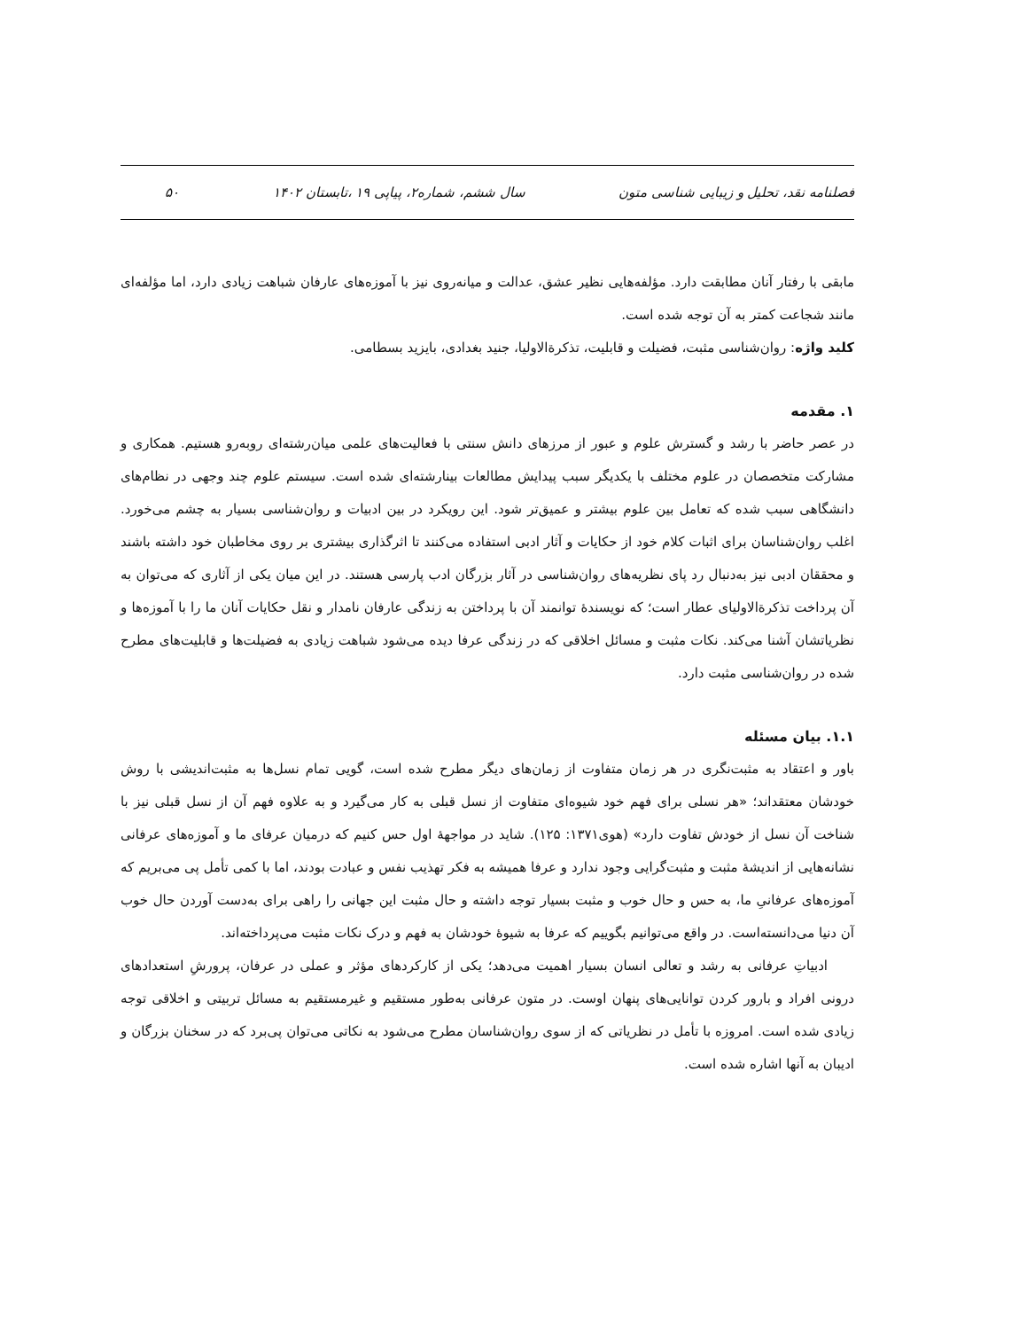فصلنامه نقد، تحلیل و زیبایی شناسی متون سال ششم، شماره۲، پیاپی ۱۹ ،تابستان ۱۴۰۲ ۵۰
مابقی با رفتار آنان مطابقت دارد. مؤلفه‌هایی نظیر عشق، عدالت و میانه‌روی نیز با آموزه‌های عارفان شباهت زیادی دارد، اما مؤلفه‌ای مانند شجاعت کمتر به آن توجه شده است.
کلید واژه: روان‌شناسی مثبت، فضیلت و قابلیت، تذکرةالاولیا، جنید بغدادی، بایزید بسطامی.
۱. مقدمه
در عصر حاضر با رشد و گسترش علوم و عبور از مرزهای دانش سنتی با فعالیت‌های علمی میان‌رشته‌ای روبه‌رو هستیم. همکاری و مشارکت متخصصان در علوم مختلف با یکدیگر سبب پیدایش مطالعات بینارشته‌ای شده است. سیستم علوم چند وجهی در نظام‌های دانشگاهی سبب شده که تعامل بین علوم بیشتر و عمیق‌تر شود. این رویکرد در بین ادبیات و روان‌شناسی بسیار به چشم می‌خورد. اغلب روان‌شناسان برای اثبات کلام خود از حکایات و آثار ادبی استفاده می‌کنند تا اثرگذاری بیشتری بر روی مخاطبان خود داشته باشند و محققان ادبی نیز به‌دنبال رد پای نظریه‌های روان‌شناسی در آثار بزرگان ادب پارسی هستند. در این میان یکی از آثاری که می‌توان به آن پرداخت تذکرةالاولیای عطار است؛ که نویسندۀ توانمند آن با پرداختن به زندگی عارفان نامدار و نقل حکایات آنان ما را با آموزه‌ها و نظریاتشان آشنا می‌کند. نکات مثبت و مسائل اخلاقی که در زندگی عرفا دیده می‌شود شباهت زیادی به فضیلت‌ها و قابلیت‌های مطرح شده در روان‌شناسی مثبت دارد.
۱.۱. بیان مسئله
باور و اعتقاد به مثبت‌نگری در هر زمان متفاوت از زمان‌های دیگر مطرح شده است، گویی تمام نسل‌ها به مثبت‌اندیشی با روش خودشان معتقداند؛ «هر نسلی برای فهم خود شیوه‌ای متفاوت از نسل قبلی به کار می‌گیرد و به علاوه فهم آن از نسل قبلی نیز با شناخت آن نسل از خودش تفاوت دارد» (هوی۱۳۷۱: ۱۲۵). شاید در مواجهۀ اول حس کنیم که درمیان عرفای ما و آموزه‌های عرفانی نشانه‌هایی از اندیشۀ مثبت و مثبت‌گرایی وجود ندارد و عرفا همیشه به فکر تهذیب نفس و عبادت بودند، اما با کمی تأمل پی می‌بریم که آموزه‌های عرفانیِ ما، به حس و حال خوب و مثبت بسیار توجه داشته و حال مثبت این جهانی را راهی برای به‌دست آوردن حال خوب آن دنیا می‌دانسته‌است. در واقع می‌توانیم بگوییم که عرفا به شیوۀ خودشان به فهم و درک نکات مثبت می‌پرداخته‌اند.
ادبیاتِ عرفانی به رشد و تعالی انسان بسیار اهمیت می‌دهد؛ یکی از کارکردهای مؤثر و عملی در عرفان، پرورشِ استعدادهای درونی افراد و بارور کردن توانایی‌های پنهان اوست. در متون عرفانی به‌طور مستقیم و غیرمستقیم به مسائل تربیتی و اخلاقی توجه زیادی شده است. امروزه با تأمل در نظریاتی که از سوی روان‌شناسان مطرح می‌شود به نکاتی می‌توان پی‌برد که در سخنان بزرگان و ادیبان به آنها اشاره شده است.